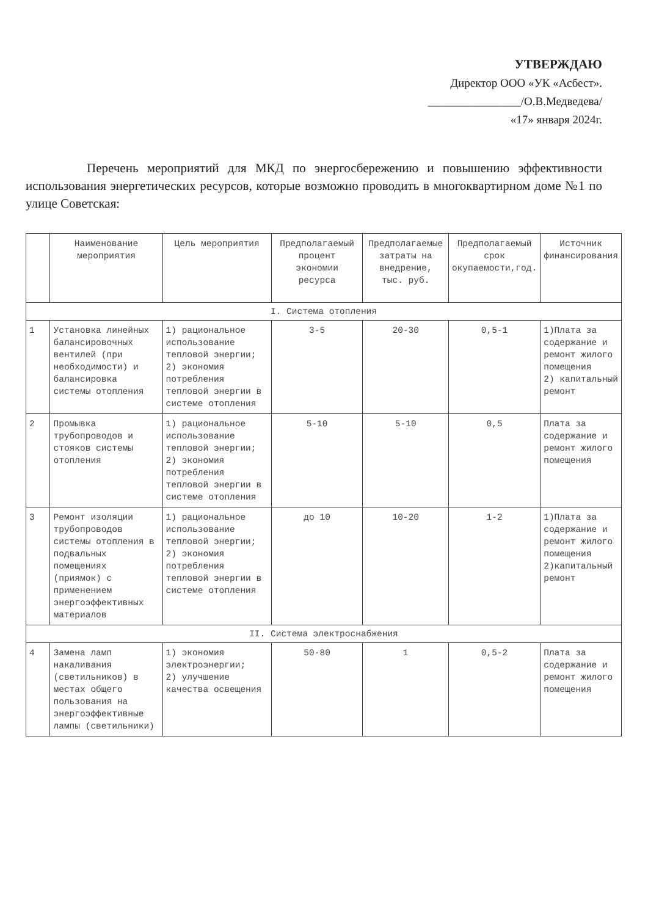УТВЕРЖДАЮ
Директор ООО «УК «Асбест».
________________/О.В.Медведева/
«17» января 2024г.
Перечень мероприятий для МКД по энергосбережению и повышению эффективности использования энергетических ресурсов, которые возможно проводить в многоквартирном доме №1 по улице Советская:
| | Наименование мероприятия | Цель мероприятия | Предполагаемый процент экономии ресурса | Предполагаемые затраты на внедрение, тыс. руб. | Предполагаемый срок окупаемости,год. | Источник финансирования |
| --- | --- | --- | --- | --- | --- | --- |
| I. Система отопления | | | | | | |
| 1 | Установка линейных балансировочных вентилей (при необходимости) и балансировка системы отопления | 1) рациональное использование тепловой энергии; 2) экономия потребления тепловой энергии в системе отопления | 3-5 | 20-30 | 0,5-1 | 1)Плата за содержание и ремонт жилого помещения 2) капитальный ремонт |
| 2 | Промывка трубопроводов и стояков системы отопления | 1) рациональное использование тепловой энергии; 2) экономия потребления тепловой энергии в системе отопления | 5-10 | 5-10 | 0,5 | Плата за содержание и ремонт жилого помещения |
| 3 | Ремонт изоляции трубопроводов системы отопления в подвальных помещениях (приямок) с применением энергоэффективных материалов | 1) рациональное использование тепловой энергии; 2) экономия потребления тепловой энергии в системе отопления | до 10 | 10-20 | 1-2 | 1)Плата за содержание и ремонт жилого помещения 2)капитальный ремонт |
| II. Система электроснабжения | | | | | | |
| 4 | Замена ламп накаливания (светильников) в местах общего пользования на энергоэффективные лампы (светильники) | 1) экономия электроэнергии; 2) улучшение качества освещения | 50-80 | 1 | 0,5-2 | Плата за содержание и ремонт жилого помещения |